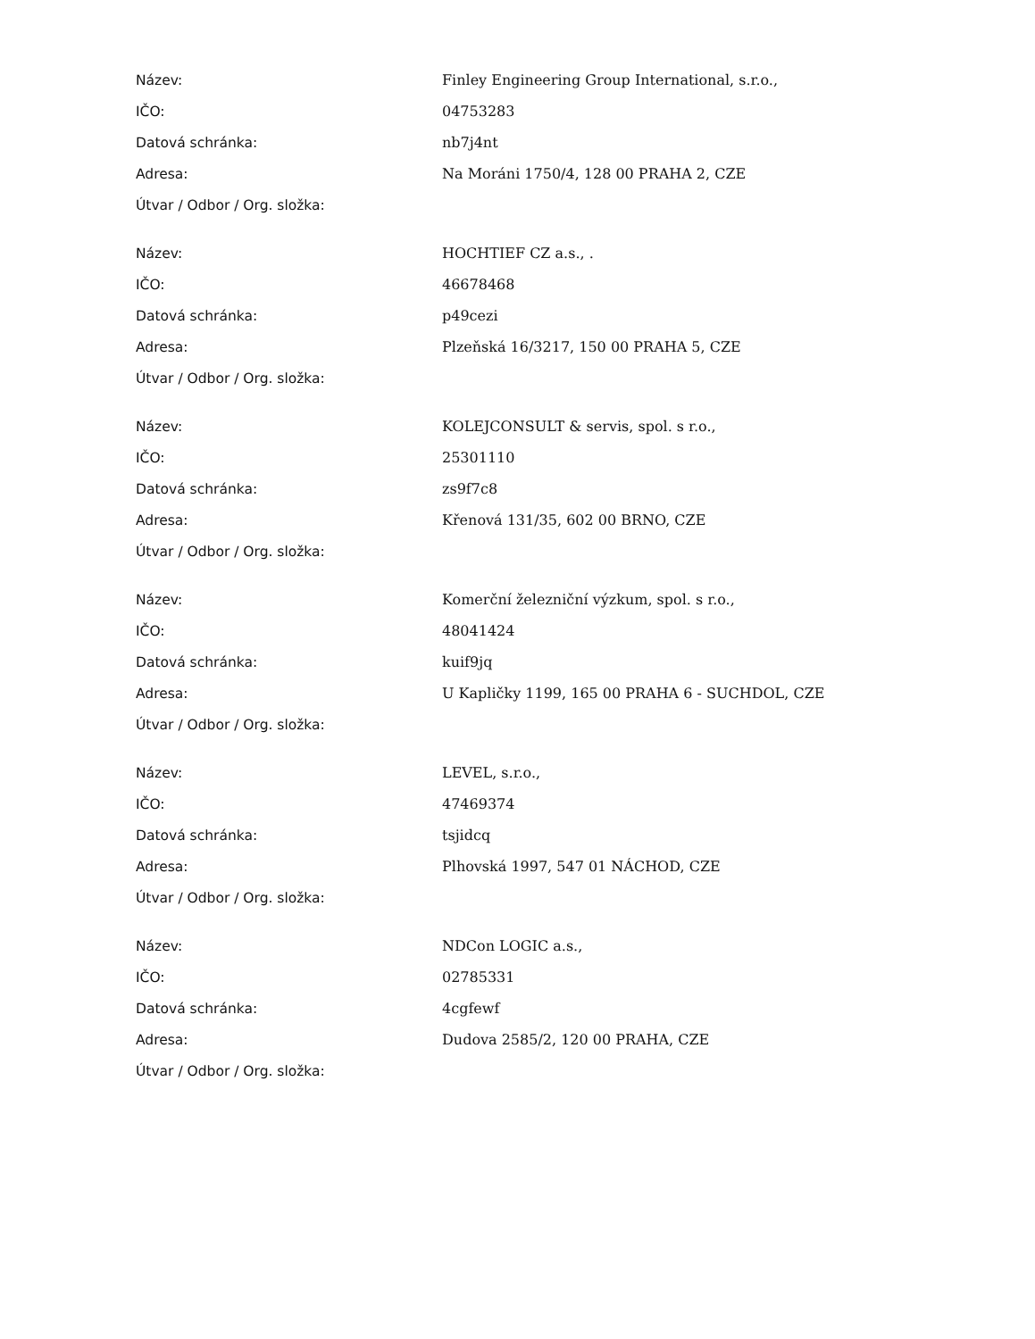| Název: | Finley Engineering Group International, s.r.o., |
| IČO: | 04753283 |
| Datová schránka: | nb7j4nt |
| Adresa: | Na Moráni 1750/4, 128 00 PRAHA 2, CZE |
| Útvar / Odbor / Org. složka: | |
| Název: | HOCHTIEF CZ a.s., . |
| IČO: | 46678468 |
| Datová schránka: | p49cezi |
| Adresa: | Plzeňská 16/3217, 150 00 PRAHA 5, CZE |
| Útvar / Odbor / Org. složka: | |
| Název: | KOLEJCONSULT & servis, spol. s r.o., |
| IČO: | 25301110 |
| Datová schránka: | zs9f7c8 |
| Adresa: | Křenová 131/35, 602 00 BRNO, CZE |
| Útvar / Odbor / Org. složka: | |
| Název: | Komerční železniční výzkum, spol. s r.o., |
| IČO: | 48041424 |
| Datová schránka: | kuif9jq |
| Adresa: | U Kapličky 1199, 165 00 PRAHA 6 - SUCHDOL, CZE |
| Útvar / Odbor / Org. složka: | |
| Název: | LEVEL, s.r.o., |
| IČO: | 47469374 |
| Datová schránka: | tsjidcq |
| Adresa: | Plhovská 1997, 547 01 NÁCHOD, CZE |
| Útvar / Odbor / Org. složka: | |
| Název: | NDCon LOGIC a.s., |
| IČO: | 02785331 |
| Datová schránka: | 4cgfewf |
| Adresa: | Dudova 2585/2, 120 00 PRAHA, CZE |
| Útvar / Odbor / Org. složka: | |